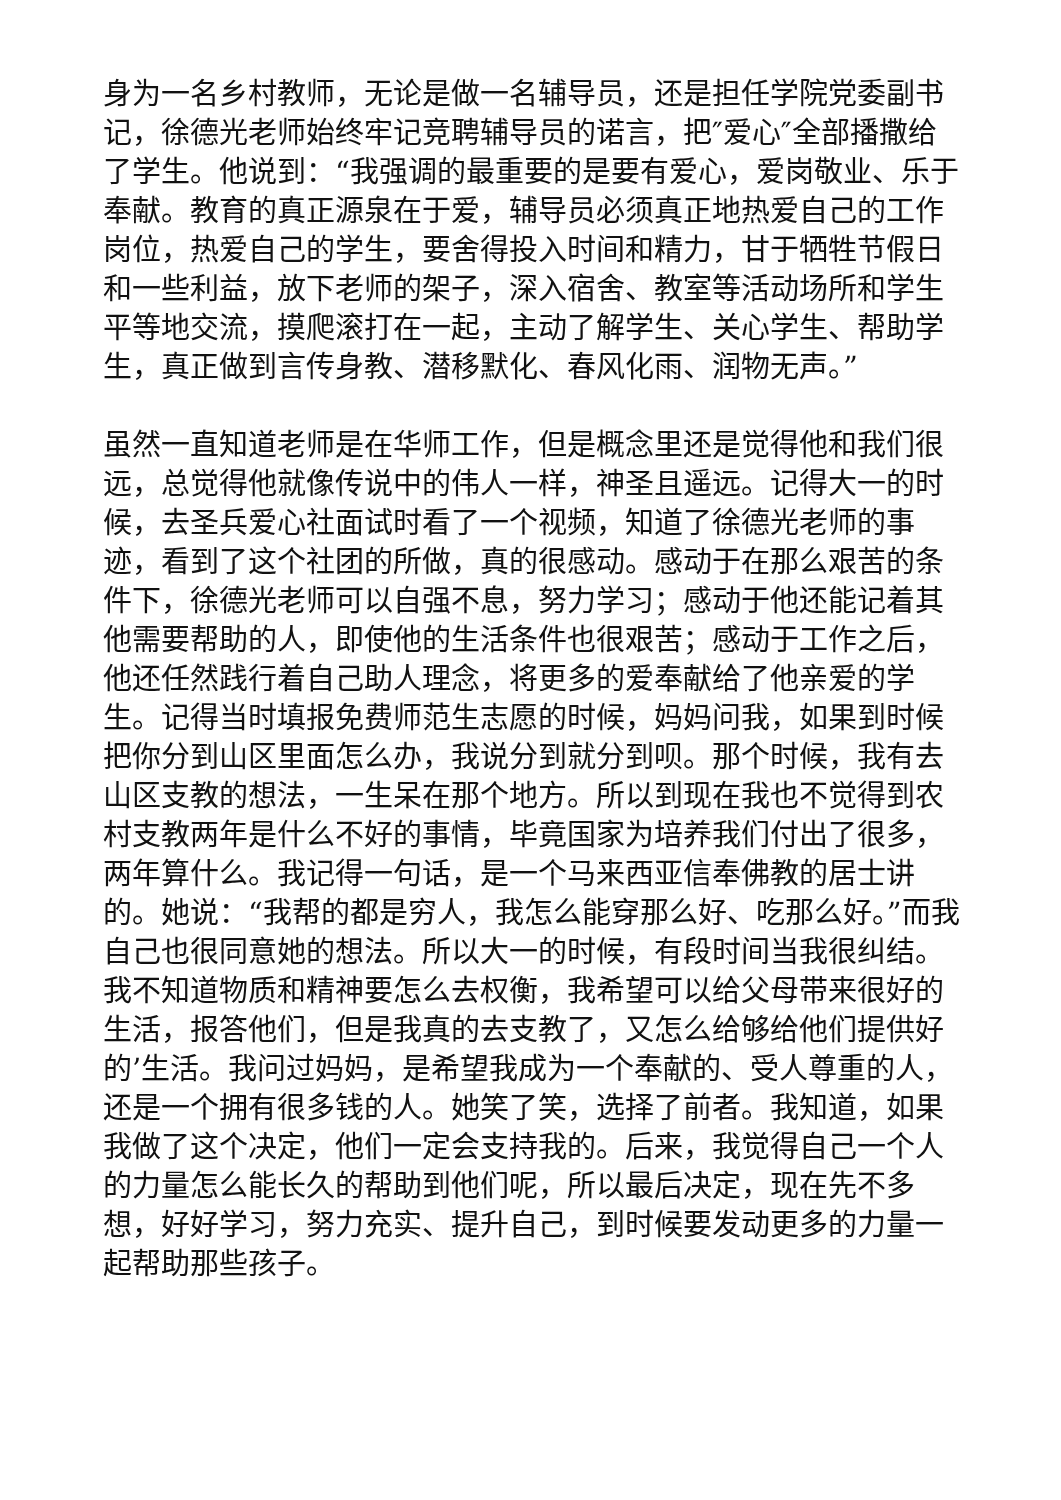身为一名乡村教师，无论是做一名辅导员，还是担任学院党委副书记，徐德光老师始终牢记竞聘辅导员的诺言，把″爱心″全部播撒给了学生。他说到：“我强调的最重要的是要有爱心，爱岗敬业、乐于奉献。教育的真正源泉在于爱，辅导员必须真正地热爱自己的工作岗位，热爱自己的学生，要舍得投入时间和精力，甘于牺牲节假日和一些利益，放下老师的架子，深入宿舍、教室等活动场所和学生平等地交流，摸爬滚打在一起，主动了解学生、关心学生、帮助学生，真正做到言传身教、潜移默化、春风化雨、润物无声。”
虽然一直知道老师是在华师工作，但是概念里还是觉得他和我们很远，总觉得他就像传说中的伟人一样，神圣且遥远。记得大一的时候，去圣兵爱心社面试时看了一个视频，知道了徐德光老师的事迹，看到了这个社团的所做，真的很感动。感动于在那么艰苦的条件下，徐德光老师可以自强不息，努力学习；感动于他还能记着其他需要帮助的人，即使他的生活条件也很艰苦；感动于工作之后，他还任然践行着自己助人理念，将更多的爱奉献给了他亲爱的学生。记得当时填报免费师范生志愿的时候，妈妈问我，如果到时候把你分到山区里面怎么办，我说分到就分到呗。那个时候，我有去山区支教的想法，一生呆在那个地方。所以到现在我也不觉得到农村支教两年是什么不好的事情，毕竟国家为培养我们付出了很多，两年算什么。我记得一句话，是一个马来西亚信奉佛教的居士讲的。她说：“我帮的都是穷人，我怎么能穿那么好、吃那么好。”而我自己也很同意她的想法。所以大一的时候，有段时间当我很纠结。我不知道物质和精神要怎么去权衡，我希望可以给父母带来很好的生活，报答他们，但是我真的去支教了，又怎么给够给他们提供好的’生活。我问过妈妈，是希望我成为一个奉献的、受人尊重的人，还是一个拥有很多钱的人。她笑了笑，选择了前者。我知道，如果我做了这个决定，他们一定会支持我的。后来，我觉得自己一个人的力量怎么能长久的帮助到他们呢，所以最后决定，现在先不多想，好好学习，努力充实、提升自己，到时候要发动更多的力量一起帮助那些孩子。